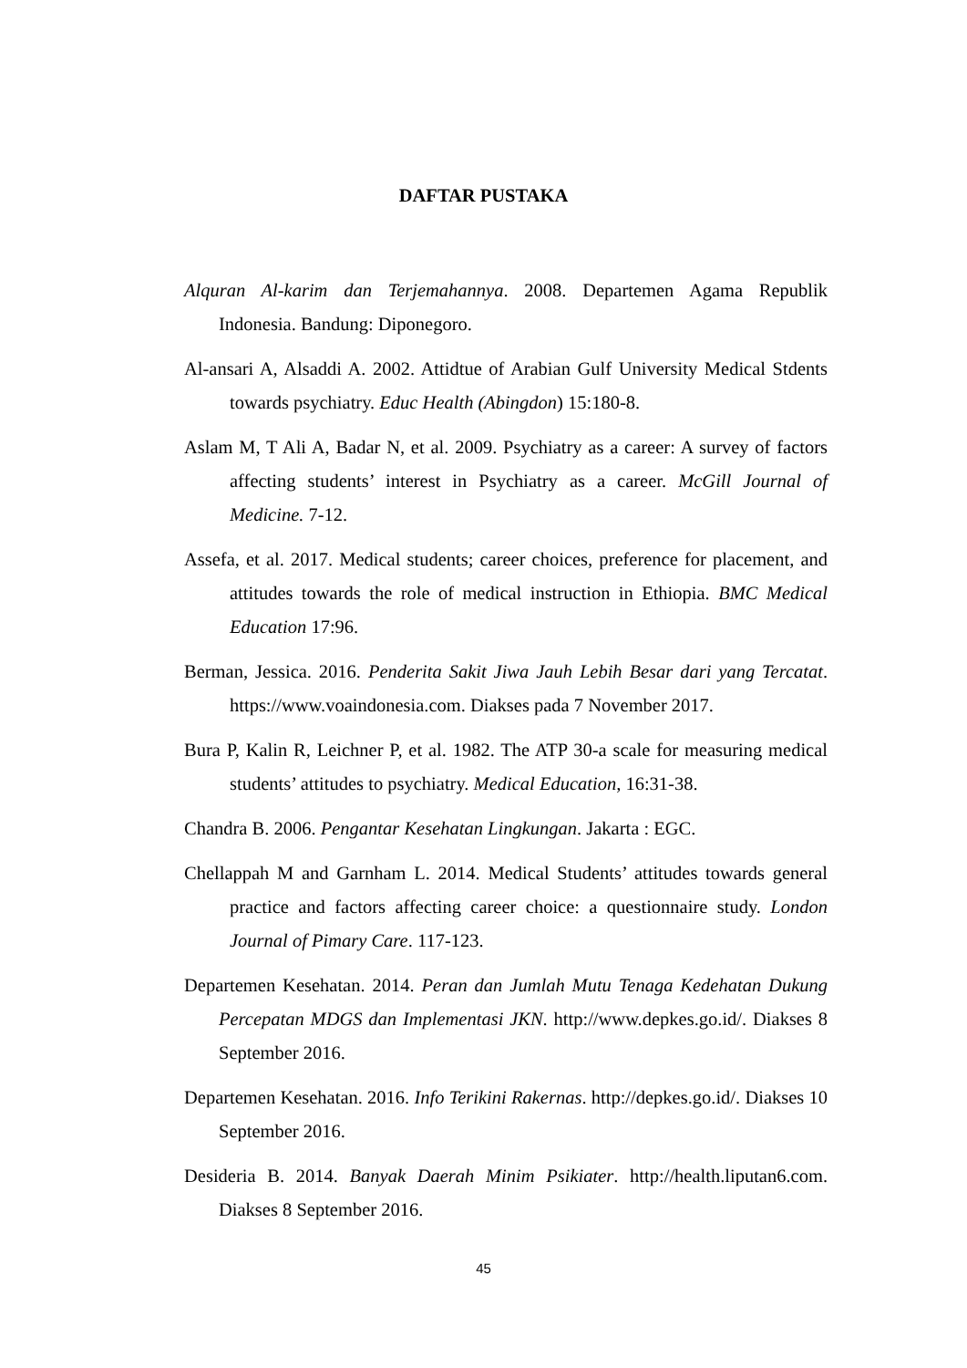DAFTAR PUSTAKA
Alquran Al-karim dan Terjemahannya. 2008. Departemen Agama Republik Indonesia. Bandung: Diponegoro.
Al-ansari A, Alsaddi A. 2002. Attidtue of Arabian Gulf University Medical Stdents towards psychiatry. Educ Health (Abingdon) 15:180-8.
Aslam M, T Ali A, Badar N, et al. 2009. Psychiatry as a career: A survey of factors affecting students’ interest in Psychiatry as a career. McGill Journal of Medicine. 7-12.
Assefa, et al. 2017. Medical students; career choices, preference for placement, and attitudes towards the role of medical instruction in Ethiopia. BMC Medical Education 17:96.
Berman, Jessica. 2016. Penderita Sakit Jiwa Jauh Lebih Besar dari yang Tercatat. https://www.voaindonesia.com. Diakses pada 7 November 2017.
Bura P, Kalin R, Leichner P, et al. 1982. The ATP 30-a scale for measuring medical students’ attitudes to psychiatry. Medical Education, 16:31-38.
Chandra B. 2006. Pengantar Kesehatan Lingkungan. Jakarta : EGC.
Chellappah M and Garnham L. 2014. Medical Students’ attitudes towards general practice and factors affecting career choice: a questionnaire study. London Journal of Pimary Care. 117-123.
Departemen Kesehatan. 2014. Peran dan Jumlah Mutu Tenaga Kedehatan Dukung Percepatan MDGS dan Implementasi JKN. http://www.depkes.go.id/. Diakses 8 September 2016.
Departemen Kesehatan. 2016. Info Terikini Rakernas. http://depkes.go.id/. Diakses 10 September 2016.
Desideria B. 2014. Banyak Daerah Minim Psikiater. http://health.liputan6.com. Diakses 8 September 2016.
45